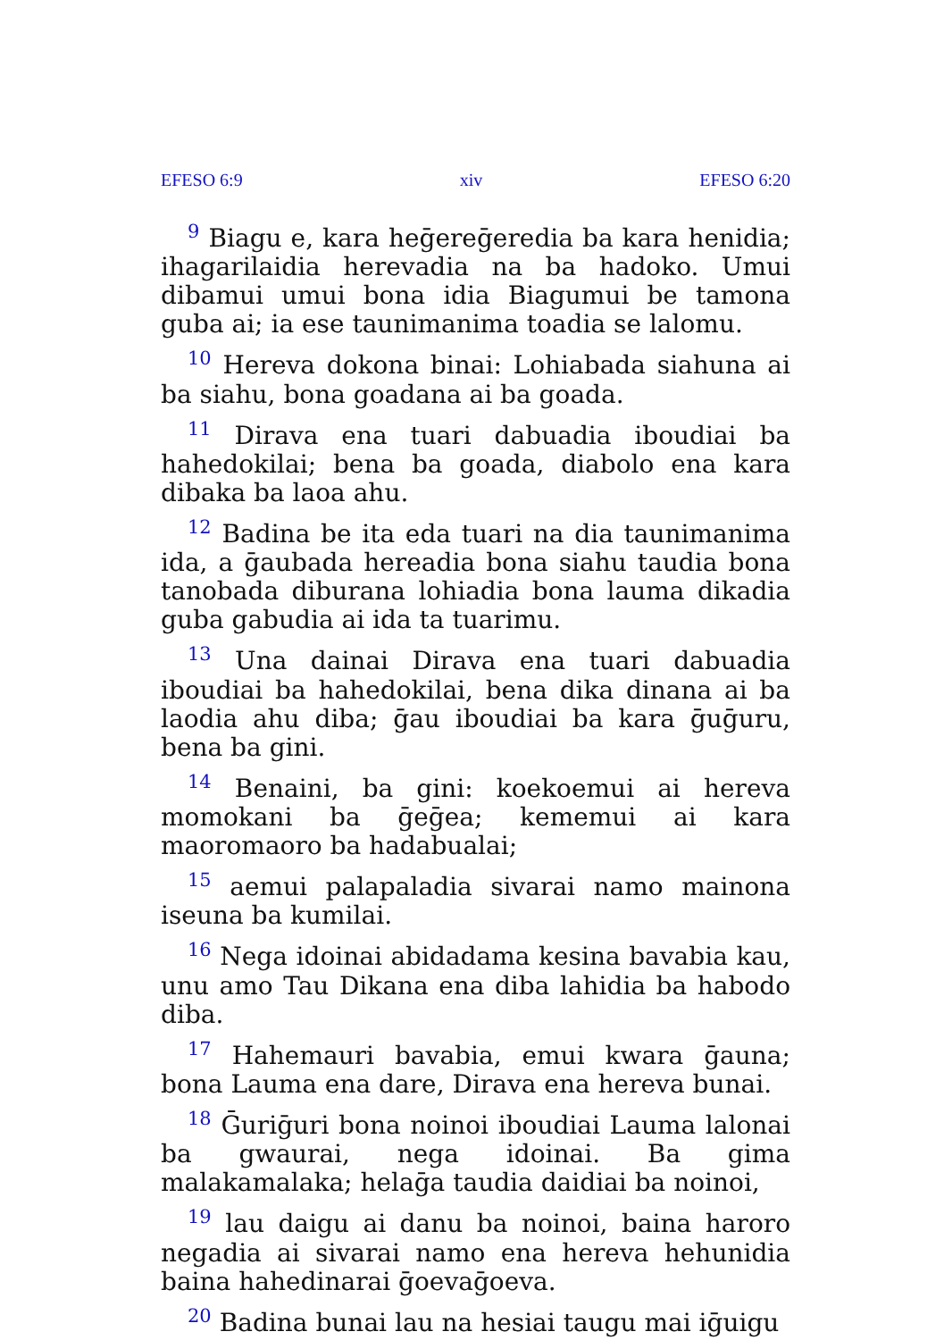EFESO 6:9 xiv EFESO 6:20
<sup>9</sup> Biagu e, kara heḡereḡeredia ba kara henidia; ihagarilaidia herevadia na ba hadoko. Umui dibamui umui bona idia Biagumui be tamona guba ai; ia ese taunimanima toadia se lalomu.
<sup>10</sup> Hereva dokona binai: Lohiabada siahuna ai ba siahu, bona goadana ai ba goada.
<sup>11</sup> Dirava ena tuari dabuadia iboudiai ba hahedokilai; bena ba goada, diabolo ena kara dibaka ba laoa ahu.
<sup>12</sup> Badina be ita eda tuari na dia taunimanima ida, a ḡaubada hereadia bona siahu taudia bona tanobada diburana lohiadia bona lauma dikadia guba gabudia ai ida ta tuarimu.
<sup>13</sup> Una dainai Dirava ena tuari dabuadia iboudiai ba hahedokilai, bena dika dinana ai ba laodia ahu diba; ḡau iboudiai ba kara ḡuḡuru, bena ba gini.
<sup>14</sup> Benaini, ba gini: koekoemui ai hereva momokani ba ḡeḡea; kememui ai kara maoromaoro ba hadabualai;
<sup>15</sup> aemui palapaladia sivarai namo mainona iseuna ba kumilai.
<sup>16</sup> Nega idoinai abidadama kesina bavabia kau, unu amo Tau Dikana ena diba lahidia ba habodo diba.
<sup>17</sup> Hahemauri bavabia, emui kwara ḡauna; bona Lauma ena dare, Dirava ena hereva bunai.
<sup>18</sup> Ḡuriḡuri bona noinoi iboudiai Lauma lalonai ba gwaurai, nega idoinai. Ba gima malakamalaka; helaḡa taudia daidiai ba noinoi,
<sup>19</sup> lau daigu ai danu ba noinoi, baina haroro negadia ai sivarai namo ena hereva hehunidia baina hahedinarai ḡoevaḡoeva.
<sup>20</sup> Badina bunai lau na hesiai taugu mai iḡuigu